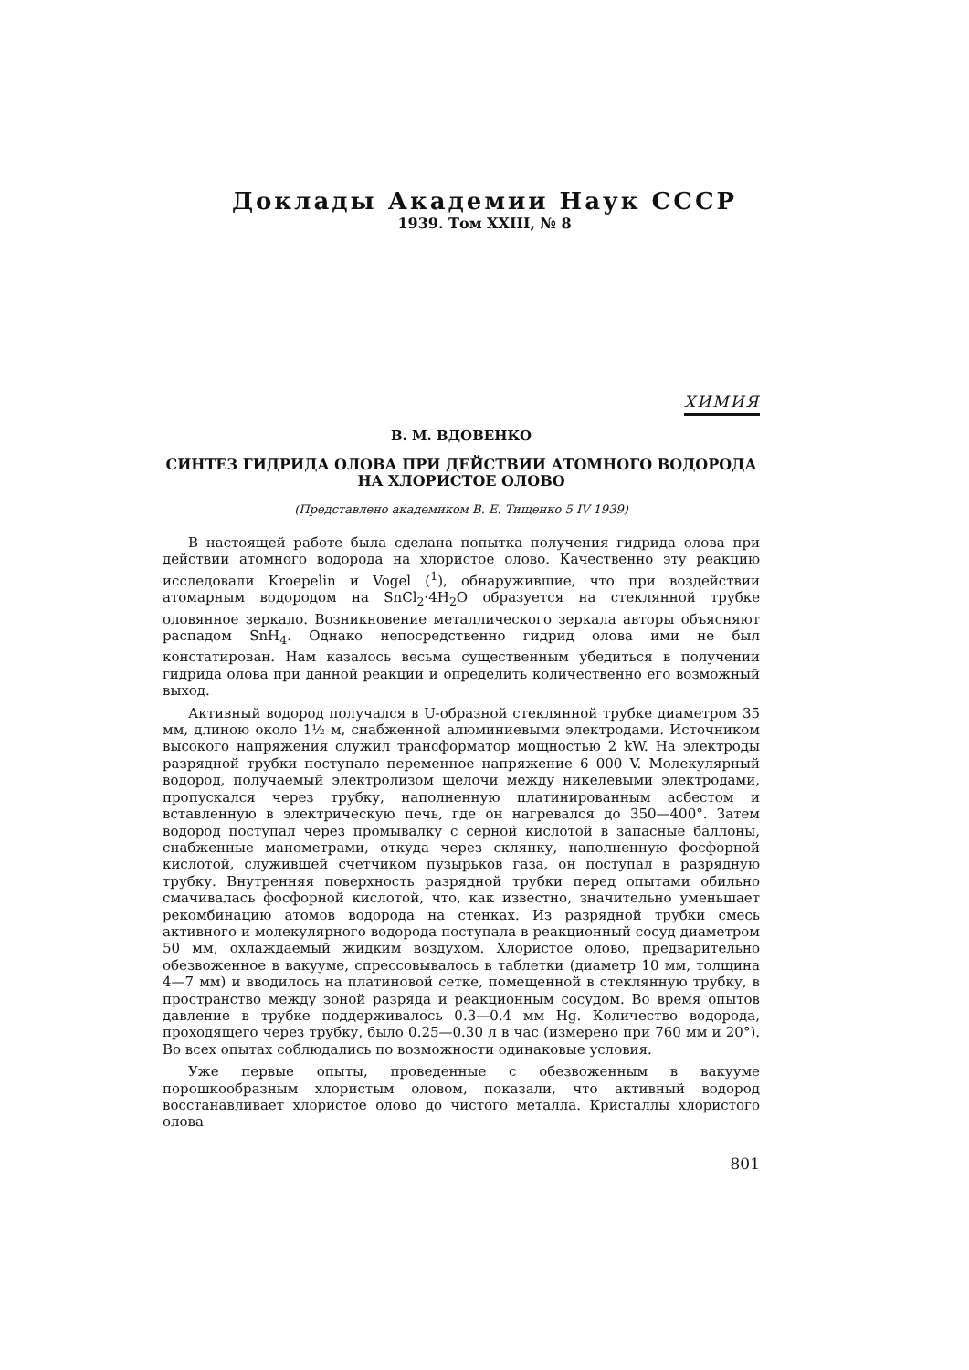Доклады Академии Наук СССР
1939. Том XXIII, № 8
ХИМИЯ
В. М. ВДОВЕНКО
СИНТЕЗ ГИДРИДА ОЛОВА ПРИ ДЕЙСТВИИ АТОМНОГО ВОДОРОДА
НА ХЛОРИСТОЕ ОЛОВО
(Представлено академиком В. Е. Тищенко 5 IV 1939)
В настоящей работе была сделана попытка получения гидрида олова при действии атомного водорода на хлористое олово. Качественно эту реакцию исследовали Kroepelin и Vogel (<sup>1</sup>), обнаружившие, что при воздействии атомарным водородом на SnCl<sub>2</sub>·4H<sub>2</sub>O образуется на стеклянной трубке оловянное зеркало. Возникновение металлического зеркала авторы объясняют распадом SnH<sub>4</sub>. Однако непосредственно гидрид олова ими не был констатирован. Нам казалось весьма существенным убедиться в получении гидрида олова при данной реакции и определить количественно его возможный выход.
Активный водород получался в U-образной стеклянной трубке диаметром 35 мм, длиною около 1½ м, снабженной алюминиевыми электродами. Источником высокого напряжения служил трансформатор мощностью 2 kW. На электроды разрядной трубки поступало переменное напряжение 6 000 V. Молекулярный водород, получаемый электролизом щелочи между никелевыми электродами, пропускался через трубку, наполненную платинированным асбестом и вставленную в электрическую печь, где он нагревался до 350—400°. Затем водород поступал через промывалку с серной кислотой в запасные баллоны, снабженные манометрами, откуда через склянку, наполненную фосфорной кислотой, служившей счетчиком пузырьков газа, он поступал в разрядную трубку. Внутренняя поверхность разрядной трубки перед опытами обильно смачивалась фосфорной кислотой, что, как известно, значительно уменьшает рекомбинацию атомов водорода на стенках. Из разрядной трубки смесь активного и молекулярного водорода поступала в реакционный сосуд диаметром 50 мм, охлаждаемый жидким воздухом. Хлористое олово, предварительно обезвоженное в вакууме, спрессовывалось в таблетки (диаметр 10 мм, толщина 4—7 мм) и вводилось на платиновой сетке, помещенной в стеклянную трубку, в пространство между зоной разряда и реакционным сосудом. Во время опытов давление в трубке поддерживалось 0.3—0.4 мм Hg. Количество водорода, проходящего через трубку, было 0.25—0.30 л в час (измерено при 760 мм и 20°). Во всех опытах соблюдались по возможности одинаковые условия.
Уже первые опыты, проведенные с обезвоженным в вакууме порошкообразным хлористым оловом, показали, что активный водород восстанавливает хлористое олово до чистого металла. Кристаллы хлористого олова
801